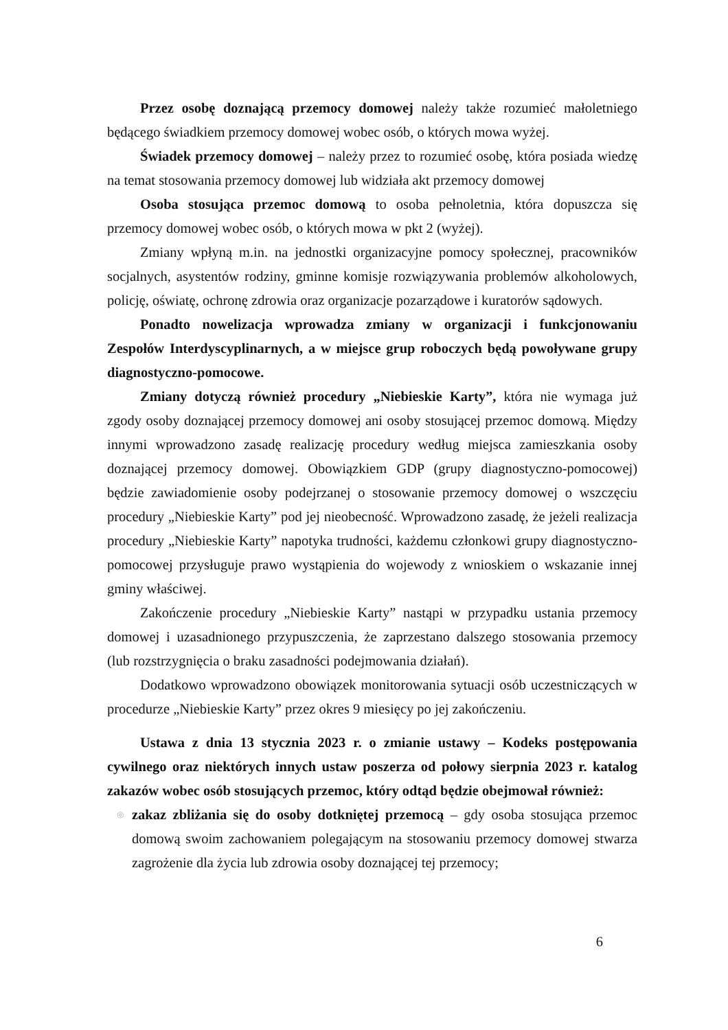Przez osobę doznającą przemocy domowej należy także rozumieć małoletniego będącego świadkiem przemocy domowej wobec osób, o których mowa wyżej.
Świadek przemocy domowej – należy przez to rozumieć osobę, która posiada wiedzę na temat stosowania przemocy domowej lub widziała akt przemocy domowej
Osoba stosująca przemoc domową to osoba pełnoletnia, która dopuszcza się przemocy domowej wobec osób, o których mowa w pkt 2 (wyżej).
Zmiany wpłyną m.in. na jednostki organizacyjne pomocy społecznej, pracowników socjalnych, asystentów rodziny, gminne komisje rozwiązywania problemów alkoholowych, policję, oświatę, ochronę zdrowia oraz organizacje pozarządowe i kuratorów sądowych.
Ponadto nowelizacja wprowadza zmiany w organizacji i funkcjonowaniu Zespołów Interdyscyplinarnych, a w miejsce grup roboczych będą powoływane grupy diagnostyczno-pomocowe.
Zmiany dotyczą również procedury „Niebieskie Karty”, która nie wymaga już zgody osoby doznającej przemocy domowej ani osoby stosującej przemoc domową. Między innymi wprowadzono zasadę realizację procedury według miejsca zamieszkania osoby doznającej przemocy domowej. Obowiązkiem GDP (grupy diagnostyczno-pomocowej) będzie zawiadomienie osoby podejrzanej o stosowanie przemocy domowej o wszczęciu procedury „Niebieskie Karty” pod jej nieobecność. Wprowadzono zasadę, że jeżeli realizacja procedury „Niebieskie Karty” napotyka trudności, każdemu członkowi grupy diagnostyczno-pomocowej przysługuje prawo wystąpienia do wojewody z wnioskiem o wskazanie innej gminy właściwej.
Zakończenie procedury „Niebieskie Karty” nastąpi w przypadku ustania przemocy domowej i uzasadnionego przypuszczenia, że zaprzestano dalszego stosowania przemocy (lub rozstrzygnięcia o braku zasadności podejmowania działań).
Dodatkowo wprowadzono obowiązek monitorowania sytuacji osób uczestniczących w procedurze „Niebieskie Karty” przez okres 9 miesięcy po jej zakończeniu.
Ustawa z dnia 13 stycznia 2023 r. o zmianie ustawy – Kodeks postępowania cywilnego oraz niektórych innych ustaw poszerza od połowy sierpnia 2023 r. katalog zakazów wobec osób stosujących przemoc, który odtąd będzie obejmował również:
◎ zakaz zbliżania się do osoby dotkniętej przemocą – gdy osoba stosująca przemoc domową swoim zachowaniem polegającym na stosowaniu przemocy domowej stwarza zagrożenie dla życia lub zdrowia osoby doznającej tej przemocy;
6